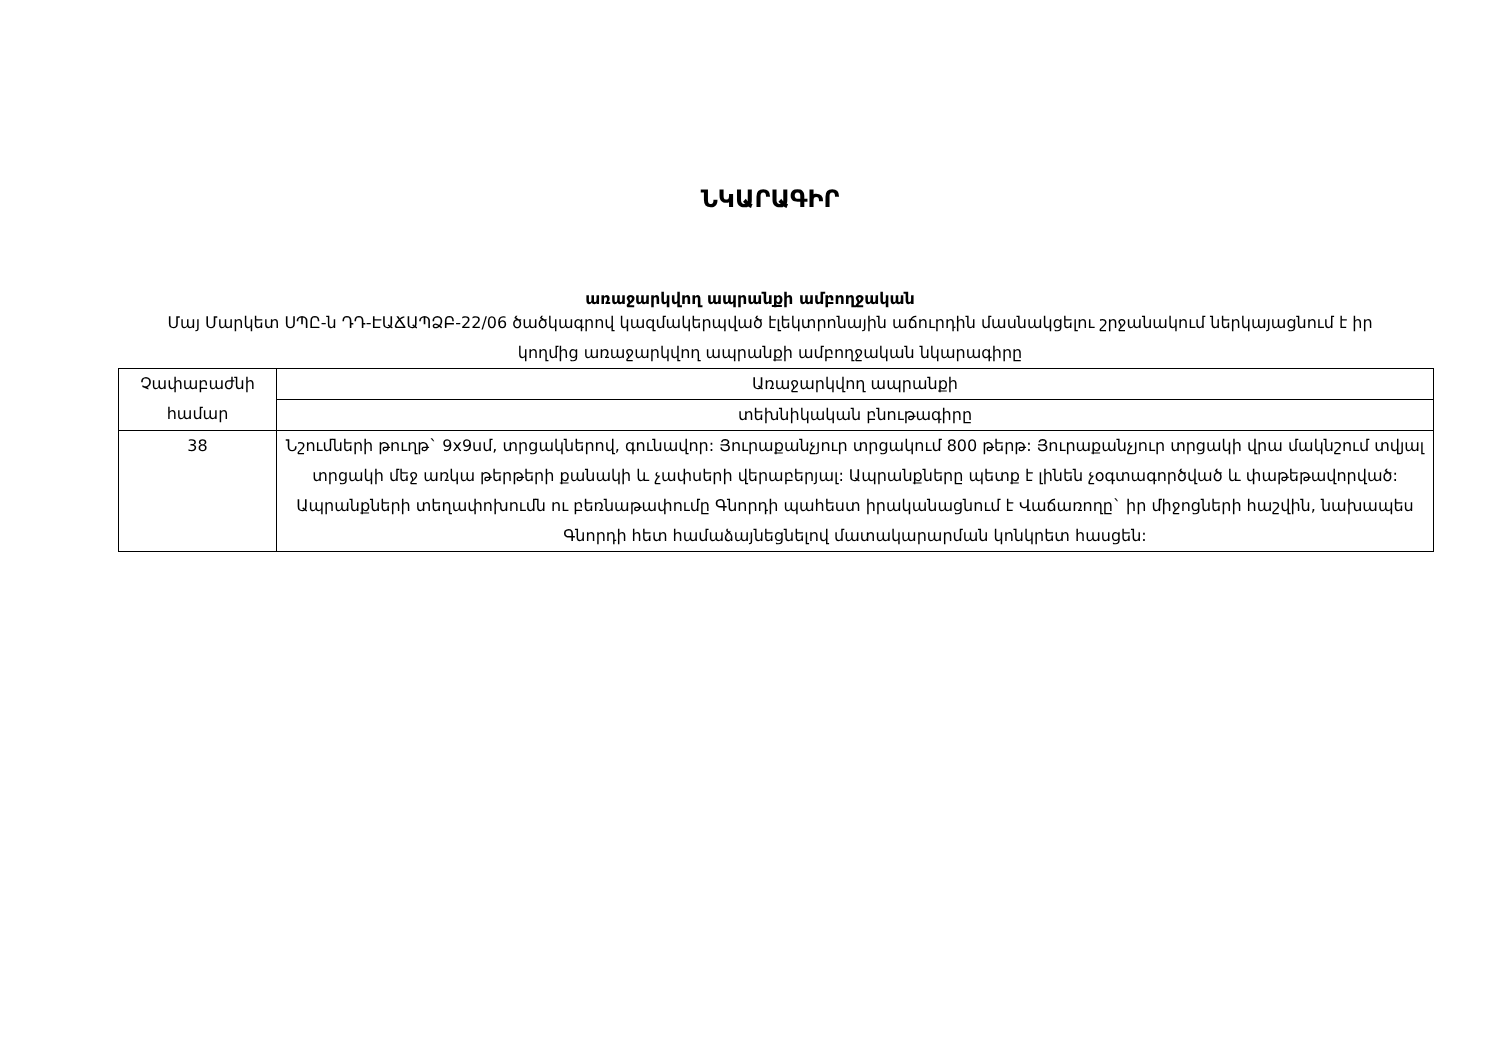ՆԿԱՐԱԳԻՐ
առաջարկվող ապրանքի ամբողջական
Մայ Մարկետ ՍՊԸ-ն ԴԴ-ԷԱՃԱՊՁԲ-22/06 ծածկագրով կազմակերպված էլեկտրոնային աճուրդին մասնակցելու շրջանակում ներկայացնում է իր կողմից առաջարկվող ապրանքի ամբողջական նկարագիրը
| Չափաբաժնի համար | Առաջարկվող ապրանքի |
| | տեխնիկական բնութագիրը |
| 38 | Նշումների թուղթ` 9x9սմ, տրցակներով, գունավոր: Յուրաքանչյուր տրցակում 800 թերթ: Յուրաքանչյուր տրցակի վրա մակնշում տվյալ տրցակի մեջ առկա թերթերի քանակի և չափսերի վերաբերյալ: Ապրանքները պետք է լինեն չօգտագործված և փաթեթավորված: Ապրանքների տեղափոխումն ու բեռնաթափումը Գնորդի պահեստ իրականացնում է Վաճառողը` իր միջոցների հաշվին, նախապես Գնորդի հետ համաձայնեցնելով մատակարարման կոնկրետ հասցեն: |